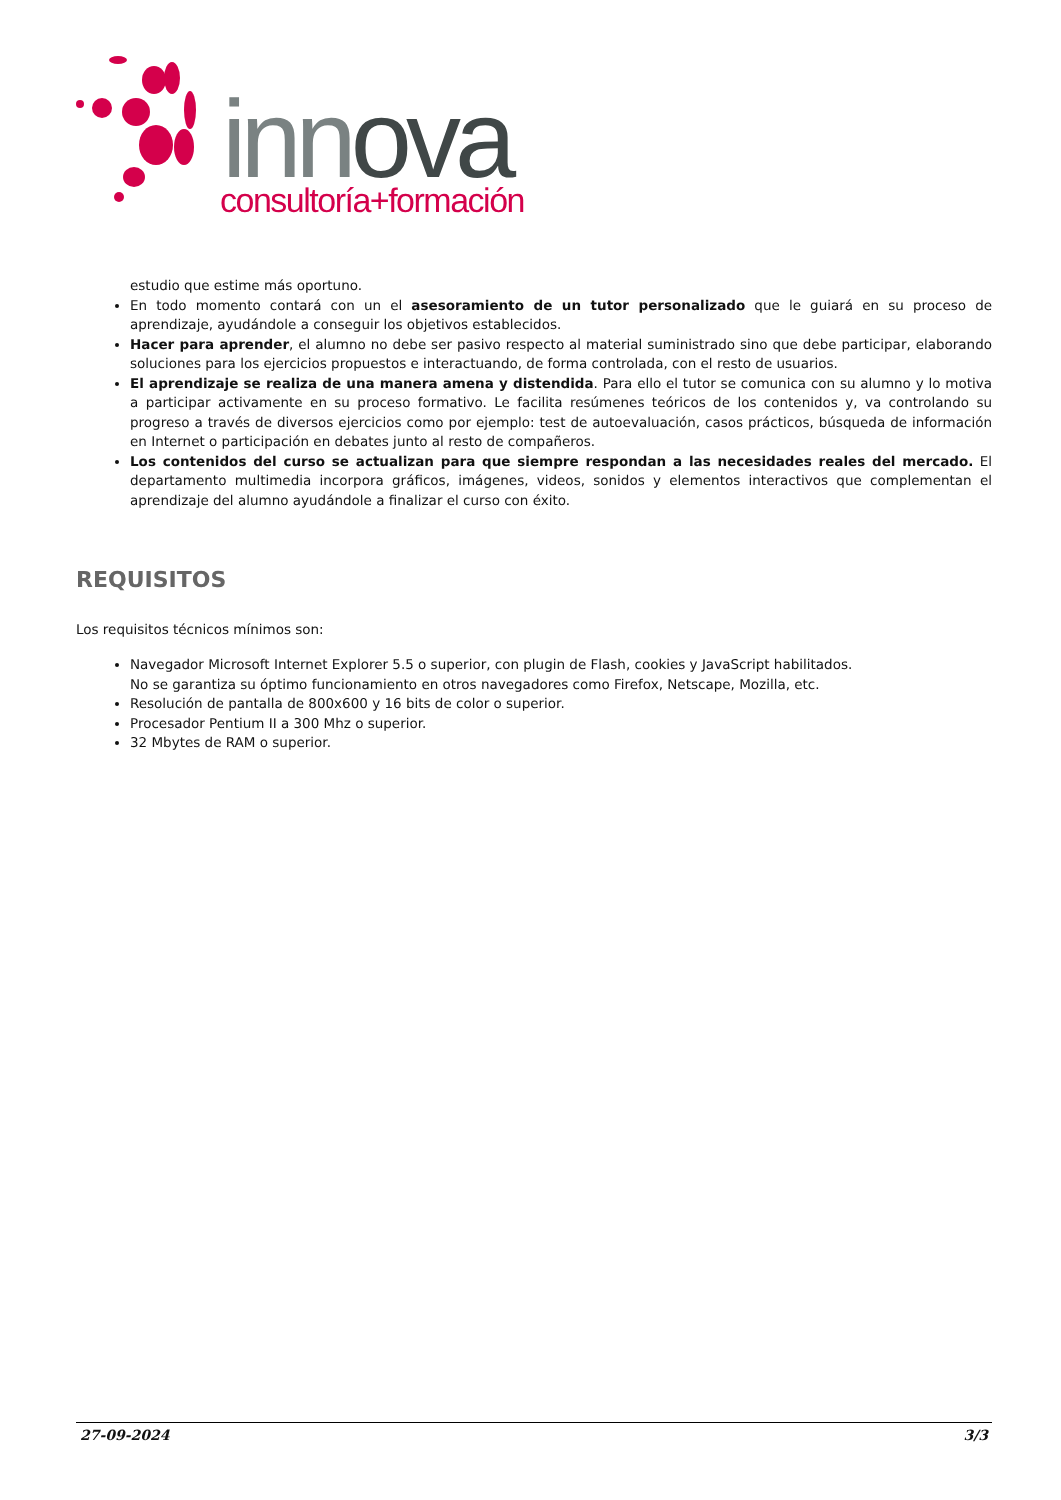innova
consultoría+formación
estudio que estime más oportuno.
En todo momento contará con un el asesoramiento de un tutor personalizado que le guiará en su proceso de aprendizaje, ayudándole a conseguir los objetivos establecidos.
Hacer para aprender, el alumno no debe ser pasivo respecto al material suministrado sino que debe participar, elaborando soluciones para los ejercicios propuestos e interactuando, de forma controlada, con el resto de usuarios.
El aprendizaje se realiza de una manera amena y distendida. Para ello el tutor se comunica con su alumno y lo motiva a participar activamente en su proceso formativo. Le facilita resúmenes teóricos de los contenidos y, va controlando su progreso a través de diversos ejercicios como por ejemplo: test de autoevaluación, casos prácticos, búsqueda de información en Internet o participación en debates junto al resto de compañeros.
Los contenidos del curso se actualizan para que siempre respondan a las necesidades reales del mercado. El departamento multimedia incorpora gráficos, imágenes, videos, sonidos y elementos interactivos que complementan el aprendizaje del alumno ayudándole a finalizar el curso con éxito.
REQUISITOS
Los requisitos técnicos mínimos son:
Navegador Microsoft Internet Explorer 5.5 o superior, con plugin de Flash, cookies y JavaScript habilitados.
No se garantiza su óptimo funcionamiento en otros navegadores como Firefox, Netscape, Mozilla, etc.
Resolución de pantalla de 800x600 y 16 bits de color o superior.
Procesador Pentium II a 300 Mhz o superior.
32 Mbytes de RAM o superior.
27-09-2024 3/3